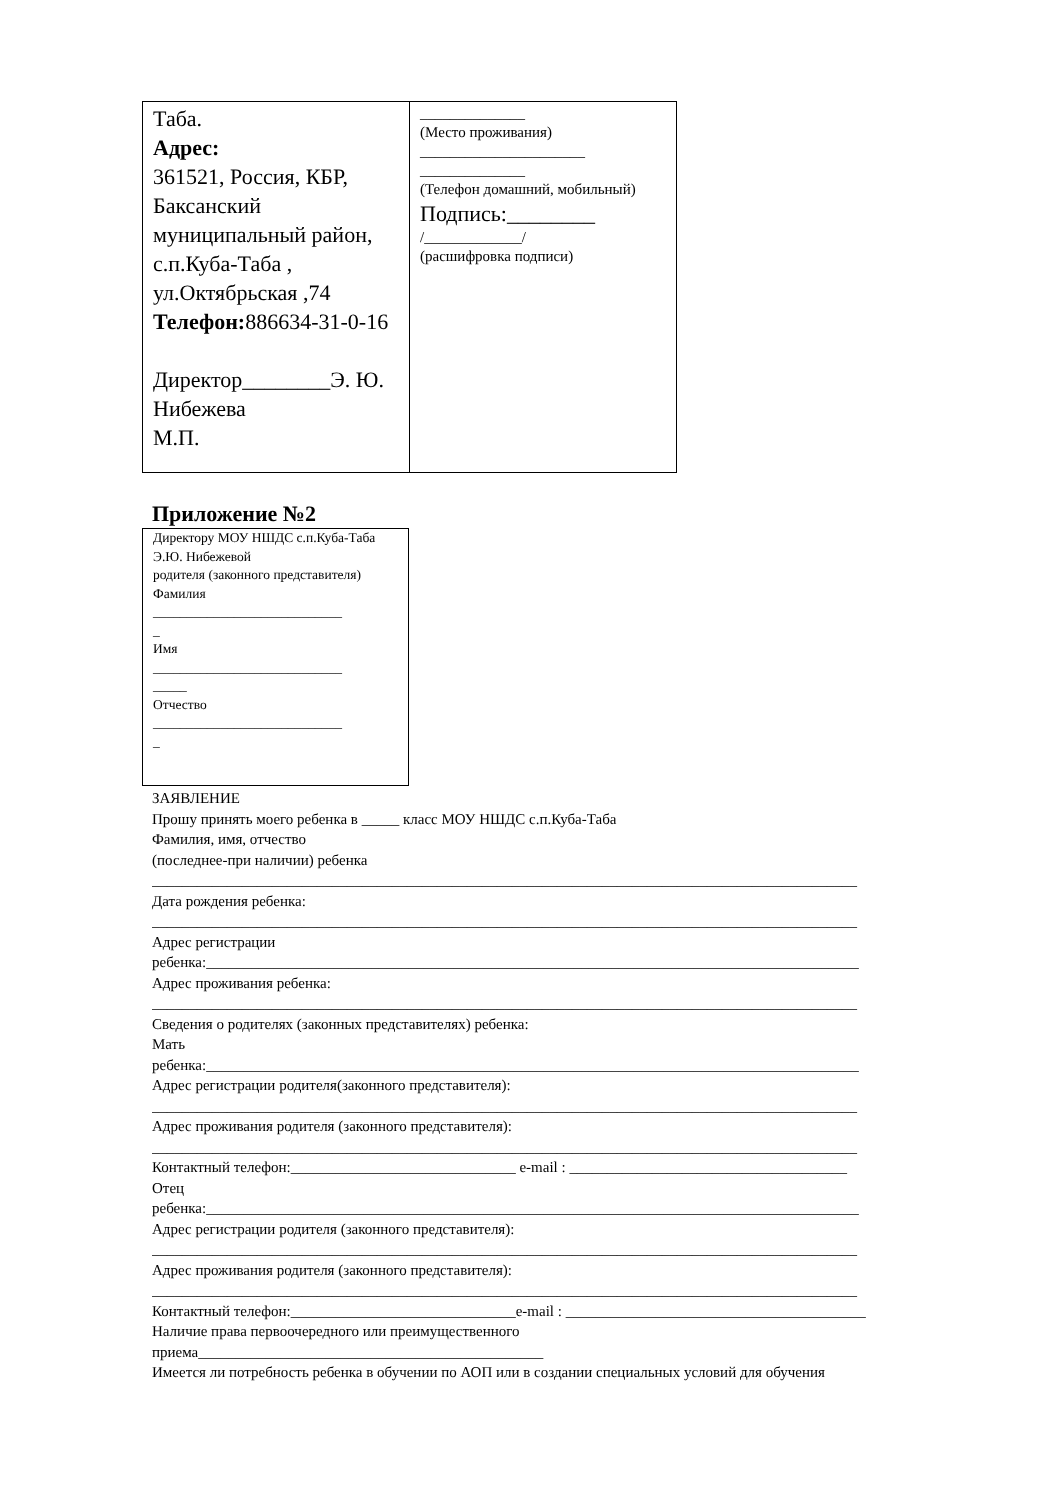| Таба. Адрес: 361521, Россия, КБР, Баксанский муниципальный район, с.п.Куба-Таба , ул.Октябрьская ,74 Телефон: 886634-31-0-16 Директор________Э. Ю. Нибежева М.П. | ______________ (Место проживания) ______________________ ______________ (Телефон домашний, мобильный) Подпись:________ /_____________/ (расшифровка подписи) |
Приложение №2
Директору МОУ НШДС с.п.Куба-Таба
Э.Ю. Нибежевой
родителя (законного представителя)
Фамилия
____________________________
_
Имя
____________________________
_____
Отчество
____________________________
_
ЗАЯВЛЕНИЕ
Прошу принять моего ребенка в _____ класс МОУ НШДС с.п.Куба-Таба
Фамилия, имя, отчество
(последнее-при наличии) ребенка
______________________________________________________________________________________________
Дата рождения ребенка:
______________________________________________________________________________________________
Адрес регистрации
ребенка:_______________________________________________________________________________________
Адрес проживания ребенка:
______________________________________________________________________________________________
Сведения о родителях (законных представителях) ребенка:
Мать
ребенка:_______________________________________________________________________________________
Адрес регистрации родителя(законного представителя):
______________________________________________________________________________________________
Адрес проживания родителя (законного представителя):
______________________________________________________________________________________________
Контактный телефон:______________________________ e-mail : _____________________________________
Отец
ребенка:_______________________________________________________________________________________
Адрес регистрации родителя (законного представителя):
______________________________________________________________________________________________
Адрес проживания родителя (законного представителя):
______________________________________________________________________________________________
Контактный телефон:______________________________e-mail : ________________________________________
Наличие права первоочередного или преимущественного
приема______________________________________________
Имеется ли потребность ребенка в обучении по АОП или в создании специальных условий для обучения